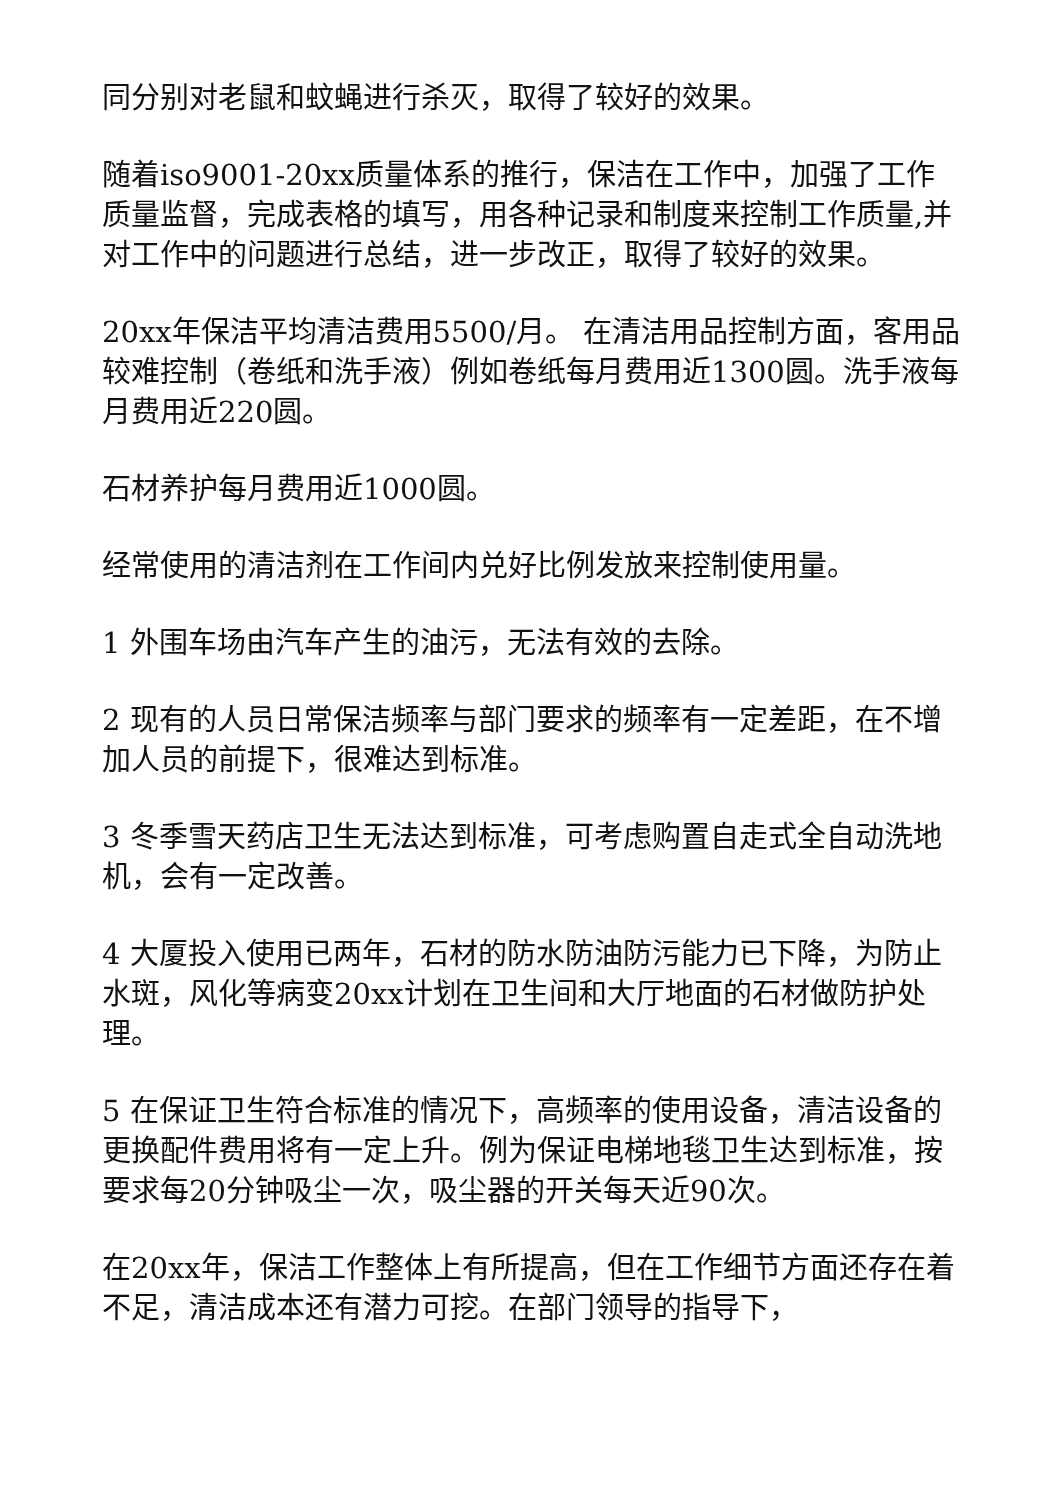同分别对老鼠和蚊蝇进行杀灭，取得了较好的效果。
随着iso9001-20xx质量体系的推行，保洁在工作中，加强了工作质量监督，完成表格的填写，用各种记录和制度来控制工作质量,并对工作中的问题进行总结，进一步改正，取得了较好的效果。
20xx年保洁平均清洁费用5500/月。 在清洁用品控制方面，客用品较难控制（卷纸和洗手液）例如卷纸每月费用近1300圆。洗手液每月费用近220圆。
石材养护每月费用近1000圆。
经常使用的清洁剂在工作间内兑好比例发放来控制使用量。
1 外围车场由汽车产生的油污，无法有效的去除。
2 现有的人员日常保洁频率与部门要求的频率有一定差距，在不增加人员的前提下，很难达到标准。
3 冬季雪天药店卫生无法达到标准，可考虑购置自走式全自动洗地机，会有一定改善。
4 大厦投入使用已两年，石材的防水防油防污能力已下降，为防止水斑，风化等病变20xx计划在卫生间和大厅地面的石材做防护处理。
5 在保证卫生符合标准的情况下，高频率的使用设备，清洁设备的更换配件费用将有一定上升。例为保证电梯地毯卫生达到标准，按要求每20分钟吸尘一次，吸尘器的开关每天近90次。
在20xx年，保洁工作整体上有所提高，但在工作细节方面还存在着不足，清洁成本还有潜力可挖。在部门领导的指导下，